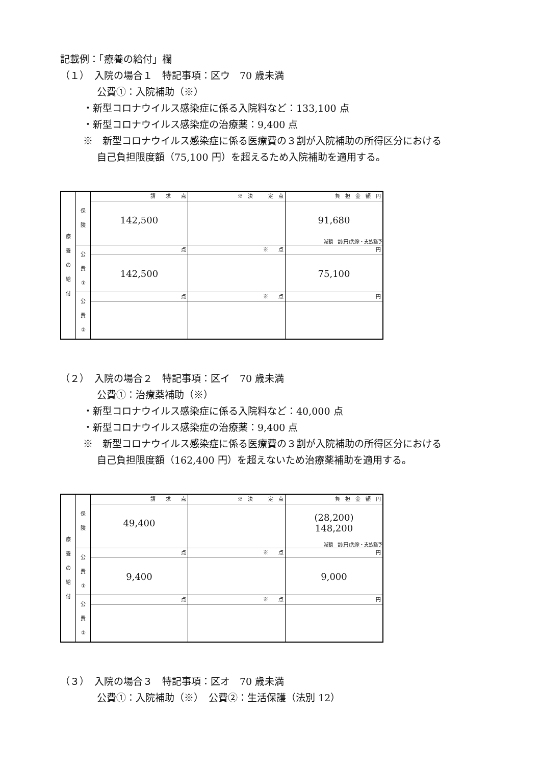記載例：「療養の給付」欄
（１）　入院の場合１　特記事項：区ウ　70 歳未満
公費①：入院補助（※）
・新型コロナウイルス感染症に係る入院料など：133,100 点
・新型コロナウイルス感染症の治療薬：9,400 点
※　新型コロナウイルス感染症に係る医療費の３割が入院補助の所得区分における
自己負担限度額（75,100 円）を超えるため入院補助を適用する。
| 療 養 の 給 付 | 保 険 | 請 求 点 142,500 | ※ 決 定 点 | 負 担 金 額 円 91,680 減額 割(円)免除・支払猶予 |
| | 公 費 ① | 点 142,500 | ※ 点 | 円 75,100 |
| | 公 費 ② | 点 | ※ 点 | 円 |
（２）　入院の場合２　特記事項：区イ　70 歳未満
公費①：治療薬補助（※）
・新型コロナウイルス感染症に係る入院料など：40,000 点
・新型コロナウイルス感染症の治療薬：9,400 点
※　新型コロナウイルス感染症に係る医療費の３割が入院補助の所得区分における
自己負担限度額（162,400 円）を超えないため治療薬補助を適用する。
| 療 養 の 給 付 | 保 険 | 請 求 点 49,400 | ※ 決 定 点 | 負 担 金 額 円 (28,200) 148,200 減額 割(円)免除・支払猶予 |
| | 公 費 ① | 点 9,400 | ※ 点 | 円 9,000 |
| | 公 費 ② | 点 | ※ 点 | 円 |
（３）　入院の場合３　特記事項：区オ　70 歳未満
公費①：入院補助（※）　公費②：生活保護（法別 12）